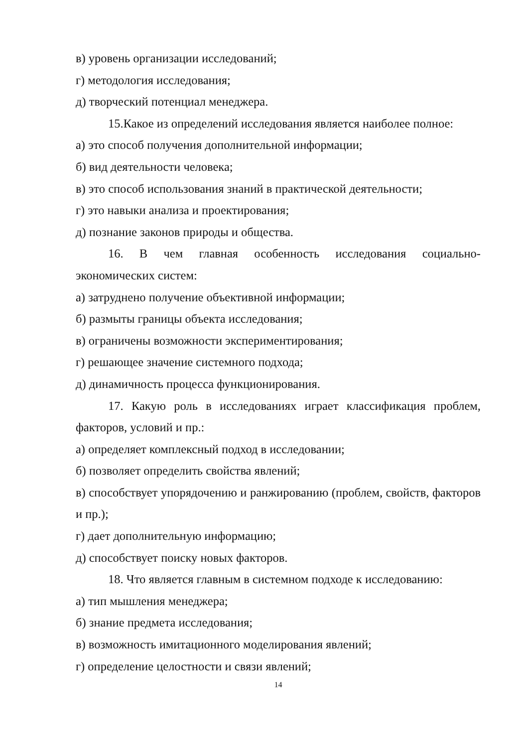в) уровень организации исследований;
г) методология исследования;
д) творческий потенциал менеджера.
15.Какое из определений исследования является наиболее полное:
а) это способ получения дополнительной информации;
б) вид деятельности человека;
в) это способ использования знаний в практической деятельности;
г) это навыки анализа и проектирования;
д) познание законов природы и общества.
16. В чем главная особенность исследования социально-экономических систем:
а) затруднено получение объективной информации;
б) размыты границы объекта исследования;
в) ограничены возможности экспериментирования;
г) решающее значение системного подхода;
д) динамичность процесса функционирования.
17. Какую роль в исследованиях играет классификация проблем, факторов, условий и пр.:
а) определяет комплексный подход в исследовании;
б) позволяет определить свойства явлений;
в) способствует упорядочению и ранжированию (проблем, свойств, факторов и пр.);
г) дает дополнительную информацию;
д) способствует поиску новых факторов.
18. Что является главным в системном подходе к исследованию:
а) тип мышления менеджера;
б) знание предмета исследования;
в) возможность имитационного моделирования явлений;
г) определение целостности и связи явлений;
14